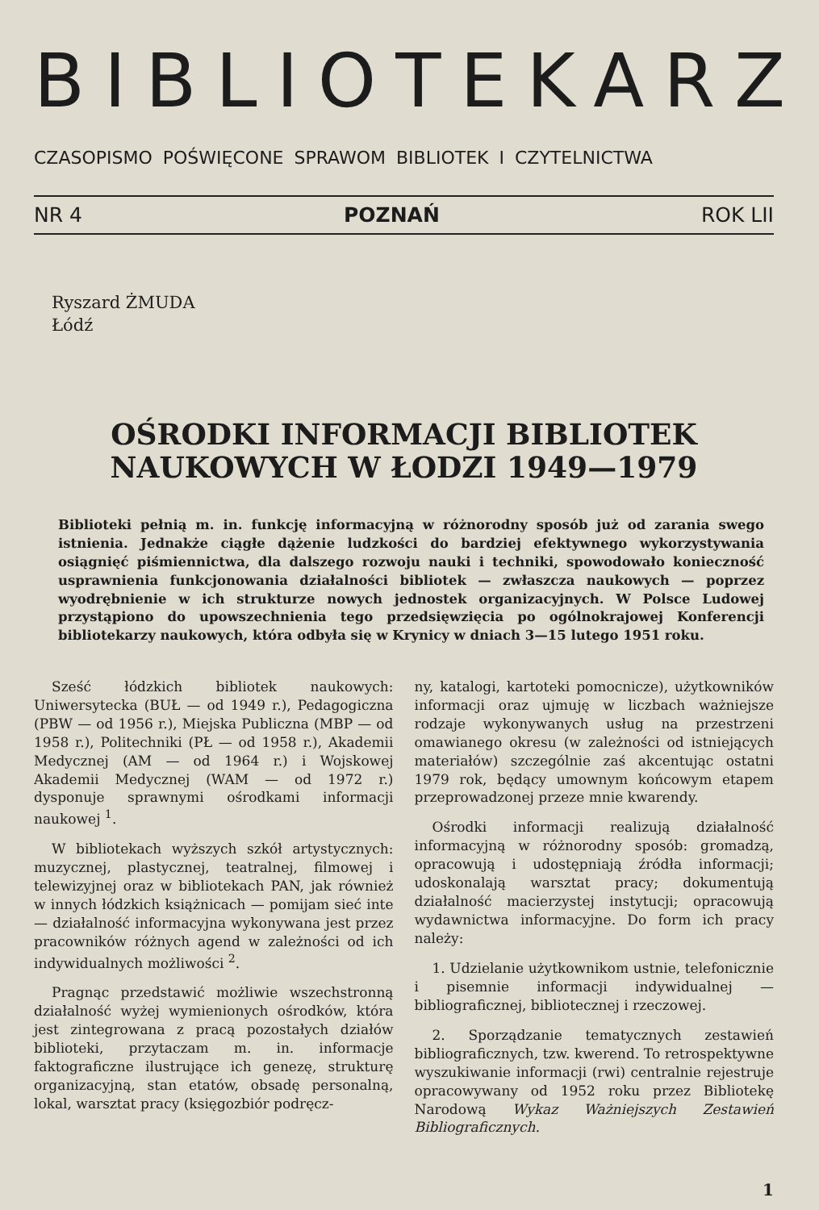BIBLIOTEKARZ
CZASOPISMO POŚWIĘCONE SPRAWOM BIBLIOTEK I CZYTELNICTWA
NR 4 POZNAŃ ROK LII
Ryszard ŻMUDA
Łódź
OŚRODKI INFORMACJI BIBLIOTEK
NAUKOWYCH W ŁODZI 1949—1979
Biblioteki pełnią m. in. funkcję informacyjną w różnorodny sposób już od zarania swego istnienia. Jednakże ciągłe dążenie ludzkości do bardziej efektywnego wykorzystywania osiągnięć piśmiennictwa, dla dalszego rozwoju nauki i techniki, spowodowało konieczność usprawnienia funkcjonowania działalności bibliotek — zwłaszcza naukowych — poprzez wyodrębnienie w ich strukturze nowych jednostek organizacyjnych. W Polsce Ludowej przystąpiono do upowszechnienia tego przedsięwzięcia po ogólnokrajowej Konferencji bibliotekarzy naukowych, która odbyła się w Krynicy w dniach 3—15 lutego 1951 roku.
Sześć łódzkich bibliotek naukowych: Uniwersytecka (BUŁ — od 1949 r.), Pedagogiczna (PBW — od 1956 r.), Miejska Publiczna (MBP — od 1958 r.), Politechniki (PŁ — od 1958 r.), Akademii Medycznej (AM — od 1964 r.) i Wojskowej Akademii Medycznej (WAM — od 1972 r.) dysponuje sprawnymi ośrodkami informacji naukowej <sup>1</sup>.
W bibliotekach wyższych szkół artystycznych: muzycznej, plastycznej, teatralnej, filmowej i telewizyjnej oraz w bibliotekach PAN, jak również w innych łódzkich książnicach — pomijam sieć inte — działalność informacyjna wykonywana jest przez pracowników różnych agend w zależności od ich indywidualnych możliwości <sup>2</sup>.
Pragnąc przedstawić możliwie wszechstronną działalność wyżej wymienionych ośrodków, która jest zintegrowana z pracą pozostałych działów biblioteki, przytaczam m. in. informacje faktograficzne ilustrujące ich genezę, strukturę organizacyjną, stan etatów, obsadę personalną, lokal, warsztat pracy (księgozbiór podręcz-
ny, katalogi, kartoteki pomocnicze), użytkowników informacji oraz ujmuję w liczbach ważniejsze rodzaje wykonywanych usług na przestrzeni omawianego okresu (w zależności od istniejących materiałów) szczególnie zaś akcentując ostatni 1979 rok, będący umownym końcowym etapem przeprowadzonej przeze mnie kwarendy.
Ośrodki informacji realizują działalność informacyjną w różnorodny sposób: gromadzą, opracowują i udostępniają źródła informacji; udoskonalają warsztat pracy; dokumentują działalność macierzystej instytucji; opracowują wydawnictwa informacyjne. Do form ich pracy należy:
1. Udzielanie użytkownikom ustnie, telefonicznie i pisemnie informacji indywidualnej — bibliograficznej, bibliotecznej i rzeczowej.
2. Sporządzanie tematycznych zestawień bibliograficznych, tzw. kwerend. To retrospektywne wyszukiwanie informacji (rwi) centralnie rejestruje opracowywany od 1952 roku przez Bibliotekę Narodową Wykaz Ważniejszych Zestawień Bibliograficznych.
1